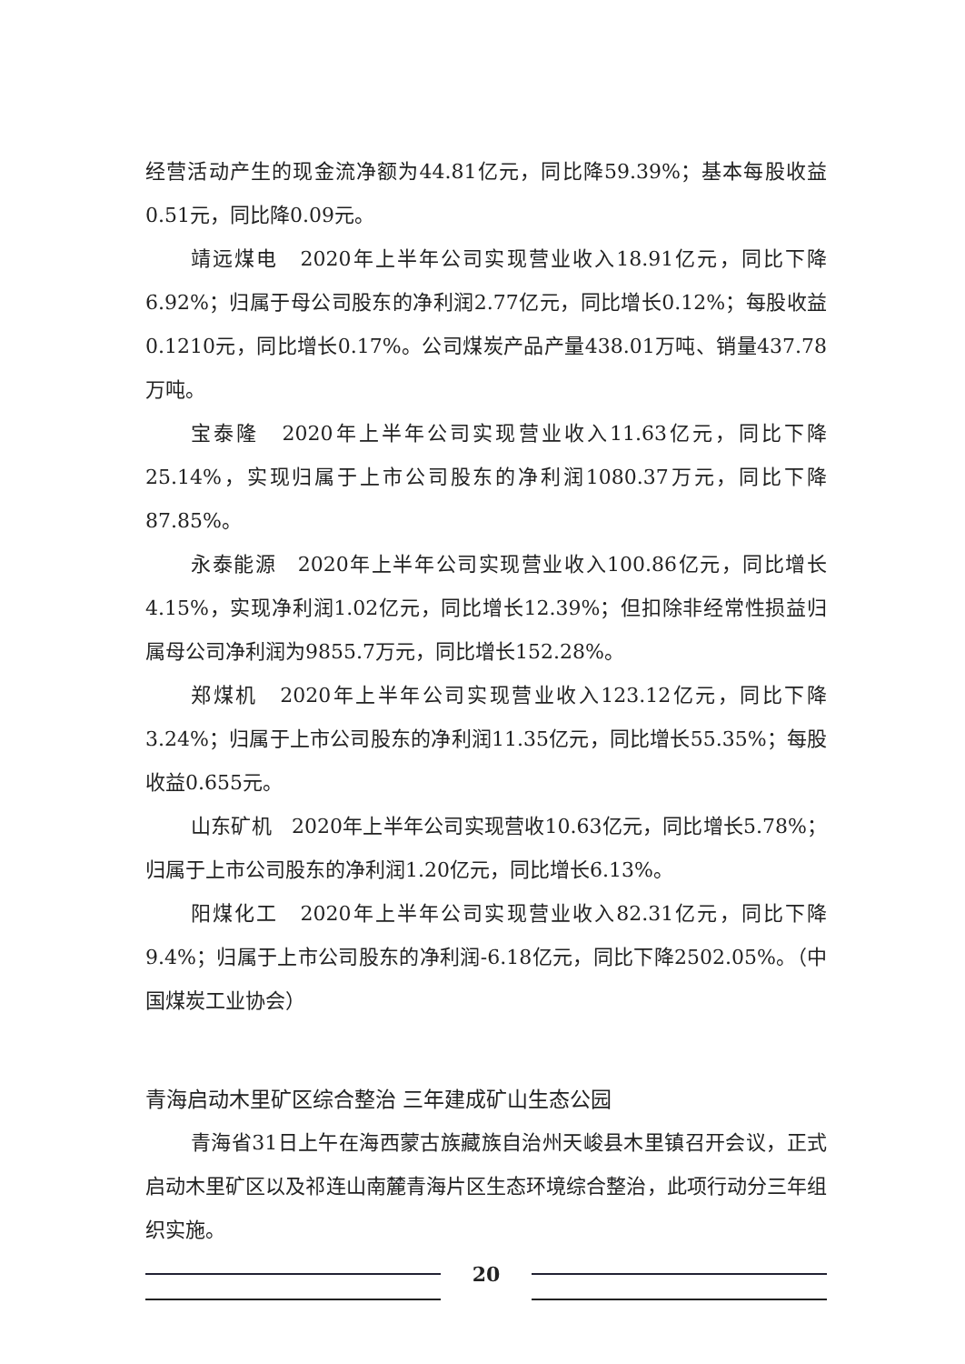经营活动产生的现金流净额为44.81亿元，同比降59.39%；基本每股收益0.51元，同比降0.09元。
靖远煤电　2020年上半年公司实现营业收入18.91亿元，同比下降6.92%；归属于母公司股东的净利润2.77亿元，同比增长0.12%；每股收益0.1210元，同比增长0.17%。公司煤炭产品产量438.01万吨、销量437.78万吨。
宝泰隆　2020年上半年公司实现营业收入11.63亿元，同比下降25.14%，实现归属于上市公司股东的净利润1080.37万元，同比下降87.85%。
永泰能源　2020年上半年公司实现营业收入100.86亿元，同比增长4.15%，实现净利润1.02亿元，同比增长12.39%；但扣除非经常性损益归属母公司净利润为9855.7万元，同比增长152.28%。
郑煤机　2020年上半年公司实现营业收入123.12亿元，同比下降3.24%；归属于上市公司股东的净利润11.35亿元，同比增长55.35%；每股收益0.655元。
山东矿机　2020年上半年公司实现营收10.63亿元，同比增长5.78%；归属于上市公司股东的净利润1.20亿元，同比增长6.13%。
阳煤化工　2020年上半年公司实现营业收入82.31亿元，同比下降9.4%；归属于上市公司股东的净利润-6.18亿元，同比下降2502.05%。（中国煤炭工业协会）
青海启动木里矿区综合整治 三年建成矿山生态公园
青海省31日上午在海西蒙古族藏族自治州天峻县木里镇召开会议，正式启动木里矿区以及祁连山南麓青海片区生态环境综合整治，此项行动分三年组织实施。
20